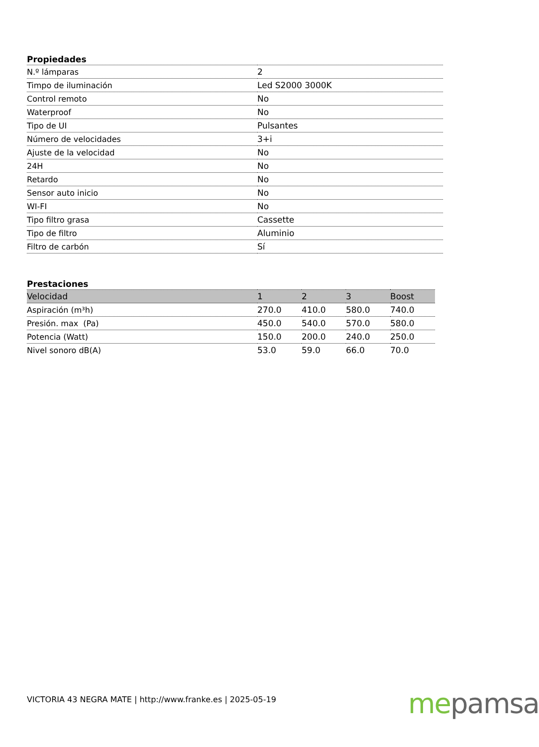Propiedades
| N.º lámparas | 2 |
| Timpo de iluminación | Led S2000 3000K |
| Control remoto | No |
| Waterproof | No |
| Tipo de UI | Pulsantes |
| Número de velocidades | 3+i |
| Ajuste de la velocidad | No |
| 24H | No |
| Retardo | No |
| Sensor auto inicio | No |
| WI-FI | No |
| Tipo filtro grasa | Cassette |
| Tipo de filtro | Aluminio |
| Filtro de carbón | Sí |
Prestaciones
| Velocidad | 1 | 2 | 3 | Boost |
| --- | --- | --- | --- | --- |
| Aspiración (m³h) | 270.0 | 410.0 | 580.0 | 740.0 |
| Presión. max (Pa) | 450.0 | 540.0 | 570.0 | 580.0 |
| Potencia (Watt) | 150.0 | 200.0 | 240.0 | 250.0 |
| Nivel sonoro dB(A) | 53.0 | 59.0 | 66.0 | 70.0 |
VICTORIA 43 NEGRA MATE | http://www.franke.es | 2025-05-19
me pamsa